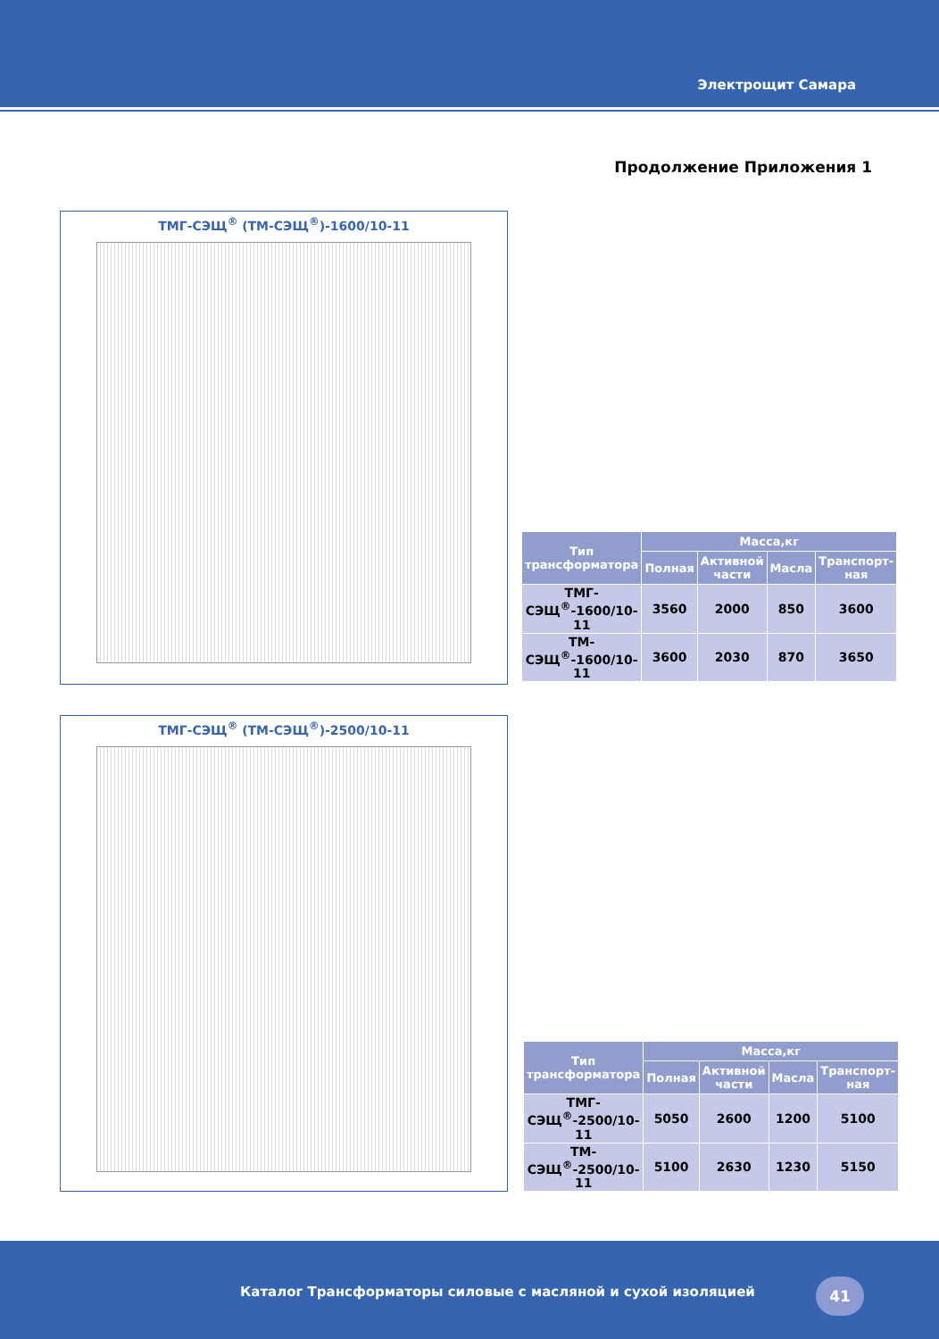Электрощит Самара
Продолжение Приложения 1
ТМГ-СЭЩ<sup>®</sup> (ТМ-СЭЩ<sup>®</sup>)-1600/10-11
| Тип трансформатора | Масса,кг | | | |
| --- | --- | --- | --- | --- |
| | Полная | Активной части | Масла | Транспорт-ная |
| ТМГ-СЭЩ<sup>®</sup>-1600/10-11 | 3560 | 2000 | 850 | 3600 |
| ТМ-СЭЩ<sup>®</sup>-1600/10-11 | 3600 | 2030 | 870 | 3650 |
ТМГ-СЭЩ<sup>®</sup> (ТМ-СЭЩ<sup>®</sup>)-2500/10-11
| Тип трансформатора | Масса,кг | | | |
| --- | --- | --- | --- | --- |
| | Полная | Активной части | Масла | Транспорт-ная |
| ТМГ-СЭЩ<sup>®</sup>-2500/10-11 | 5050 | 2600 | 1200 | 5100 |
| ТМ-СЭЩ<sup>®</sup>-2500/10-11 | 5100 | 2630 | 1230 | 5150 |
Каталог Трансформаторы силовые с масляной и сухой изоляцией
41